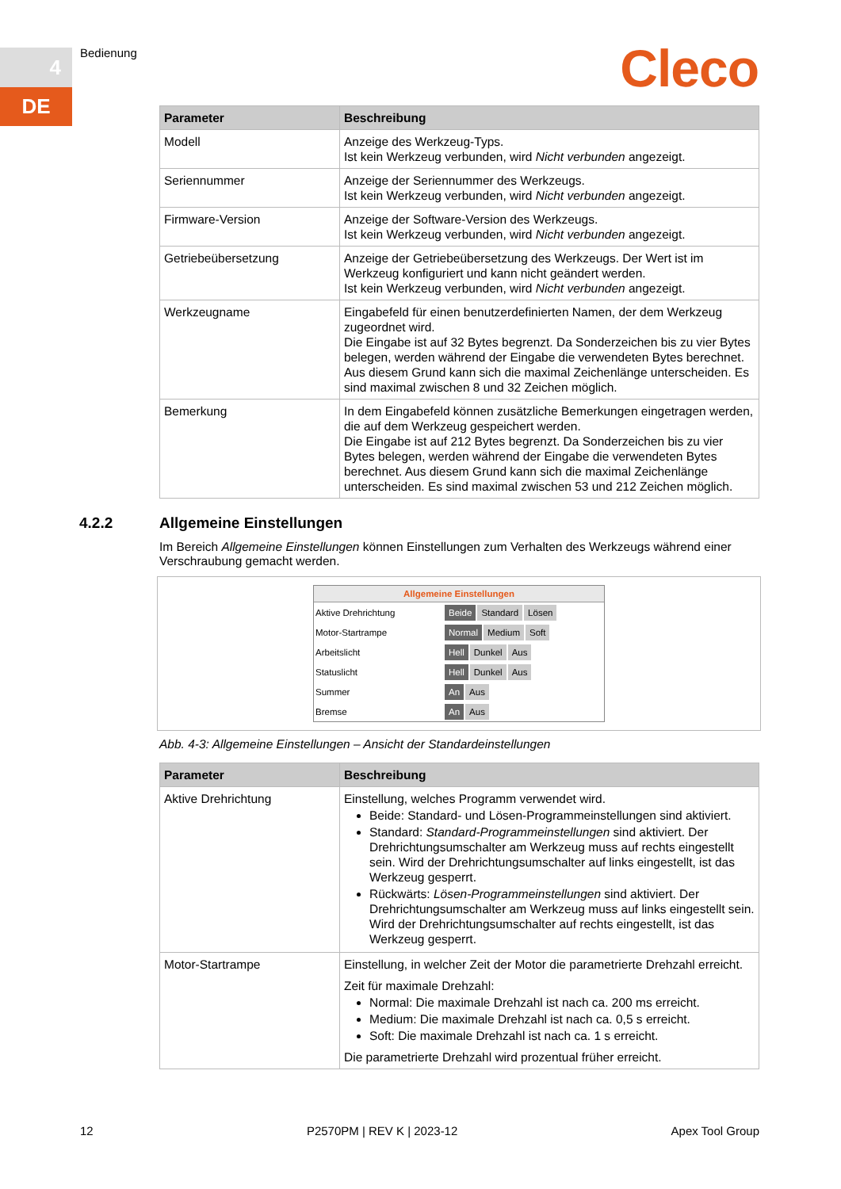4
DE
Bedienung Cleco
| Parameter | Beschreibung |
| --- | --- |
| Modell | Anzeige des Werkzeug-Typs. Ist kein Werkzeug verbunden, wird Nicht verbunden angezeigt. |
| Seriennummer | Anzeige der Seriennummer des Werkzeugs. Ist kein Werkzeug verbunden, wird Nicht verbunden angezeigt. |
| Firmware-Version | Anzeige der Software-Version des Werkzeugs. Ist kein Werkzeug verbunden, wird Nicht verbunden angezeigt. |
| Getriebeübersetzung | Anzeige der Getriebeübersetzung des Werkzeugs. Der Wert ist im Werkzeug konfiguriert und kann nicht geändert werden. Ist kein Werkzeug verbunden, wird Nicht verbunden angezeigt. |
| Werkzeugname | Eingabefeld für einen benutzerdefinierten Namen, der dem Werkzeug zugeordnet wird. Die Eingabe ist auf 32 Bytes begrenzt. Da Sonderzeichen bis zu vier Bytes belegen, werden während der Eingabe die verwendeten Bytes berechnet. Aus diesem Grund kann sich die maximal Zeichenlänge unterscheiden. Es sind maximal zwischen 8 und 32 Zeichen möglich. |
| Bemerkung | In dem Eingabefeld können zusätzliche Bemerkungen eingetragen werden, die auf dem Werkzeug gespeichert werden. Die Eingabe ist auf 212 Bytes begrenzt. Da Sonderzeichen bis zu vier Bytes belegen, werden während der Eingabe die verwendeten Bytes berechnet. Aus diesem Grund kann sich die maximal Zeichenlänge unterscheiden. Es sind maximal zwischen 53 und 212 Zeichen möglich. |
4.2.2 Allgemeine Einstellungen
Im Bereich Allgemeine Einstellungen können Einstellungen zum Verhalten des Werkzeugs während einer Verschraubung gemacht werden.
Allgemeine Einstellungen
Aktive Drehrichtung Beide Standard Lösen
Motor-Startrampe Normal Medium Soft
Arbeitslicht Hell Dunkel Aus
Statuslicht Hell Dunkel Aus
Summer An Aus
Bremse An Aus
Abb. 4-3: Allgemeine Einstellungen – Ansicht der Standardeinstellungen
| Parameter | Beschreibung |
| --- | --- |
| Aktive Drehrichtung | Einstellung, welches Programm verwendet wird. Beide: Standard- und Lösen-Programmeinstellungen sind aktiviert. Standard: Standard-Programmeinstellungen sind aktiviert. Der Drehrichtungsumschalter am Werkzeug muss auf rechts eingestellt sein. Wird der Drehrichtungsumschalter auf links eingestellt, ist das Werkzeug gesperrt. Rückwärts: Lösen-Programmeinstellungen sind aktiviert. Der Drehrichtungsumschalter am Werkzeug muss auf links eingestellt sein. Wird der Drehrichtungsumschalter auf rechts eingestellt, ist das Werkzeug gesperrt. |
| Motor-Startrampe | Einstellung, in welcher Zeit der Motor die parametrierte Drehzahl erreicht. Zeit für maximale Drehzahl: Normal: Die maximale Drehzahl ist nach ca. 200 ms erreicht. Medium: Die maximale Drehzahl ist nach ca. 0,5 s erreicht. Soft: Die maximale Drehzahl ist nach ca. 1 s erreicht. Die parametrierte Drehzahl wird prozentual früher erreicht. |
12 P2570PM | REV K | 2023-12 Apex Tool Group